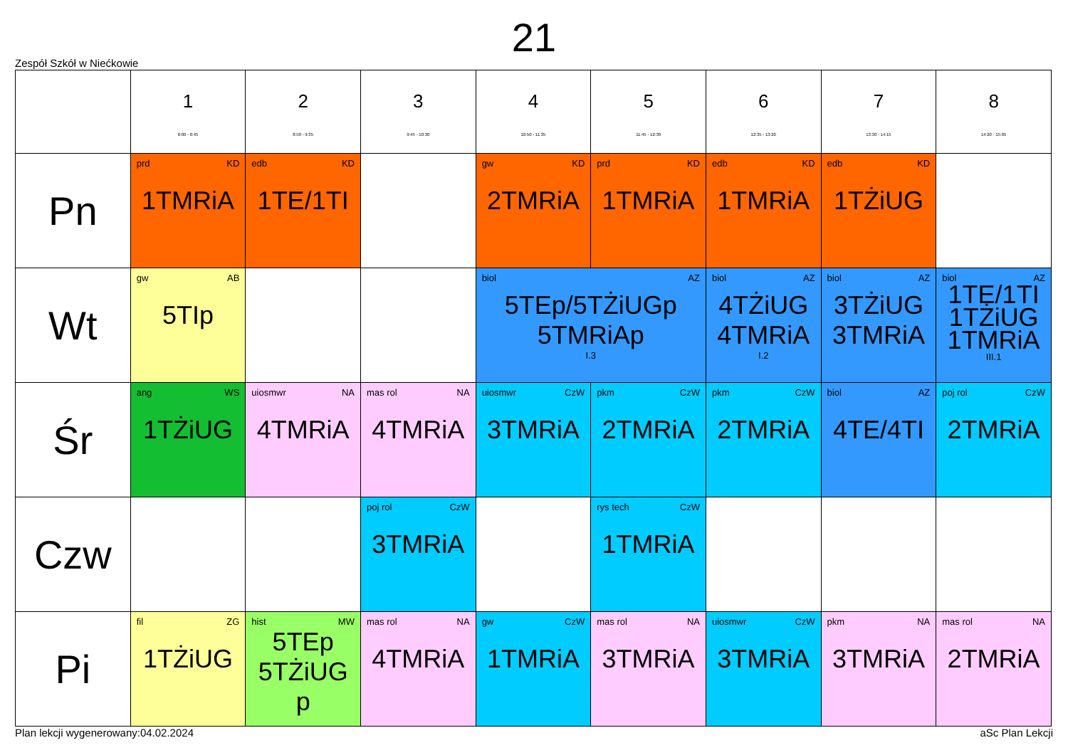21
Zespół Szkół w Niećkowie
| | 1 8:00 - 8:45 | 2 8:50 - 9:35 | 3 9:45 - 10:30 | 4 10:50 - 11:35 | 5 11:45 - 12:30 | 6 12:35 - 13:20 | 7 13:30 - 14:15 | 8 14:20 - 15:05 |
| --- | --- | --- | --- | --- | --- | --- | --- | --- |
| Pn | prd KD 1TMRiA | edb KD 1TE/1TI | | gw KD 2TMRiA | prd KD 1TMRiA | edb KD 1TMRiA | edb KD 1TŻiUG | |
| Wt | gw AB 5TIp | | | biol AZ 5TEp/5TŻiUGp 5TMRiAp I.3 | | biol AZ 4TŻiUG 4TMRiA I.2 | biol AZ 3TŻiUG 3TMRiA | biol AZ 1TE/1TI 1TŻiUG 1TMRiA III.1 |
| Śr | ang WS 1TŻiUG | uiosmwr NA 4TMRiA | mas rol NA 4TMRiA | uiosmwr CzW 3TMRiA | pkm CzW 2TMRiA | pkm CzW 2TMRiA | biol AZ 4TE/4TI | poj rol CzW 2TMRiA |
| Czw | | | poj rol CzW 3TMRiA | | rys tech CzW 1TMRiA | | | |
| Pi | fil ZG 1TŻiUG | hist MW 5TEp 5TŻiUG p | mas rol NA 4TMRiA | gw CzW 1TMRiA | mas rol NA 3TMRiA | uiosmwr CzW 3TMRiA | pkm NA 3TMRiA | mas rol NA 2TMRiA |
Plan lekcji wygenerowany:04.02.2024 aSc Plan Lekcji